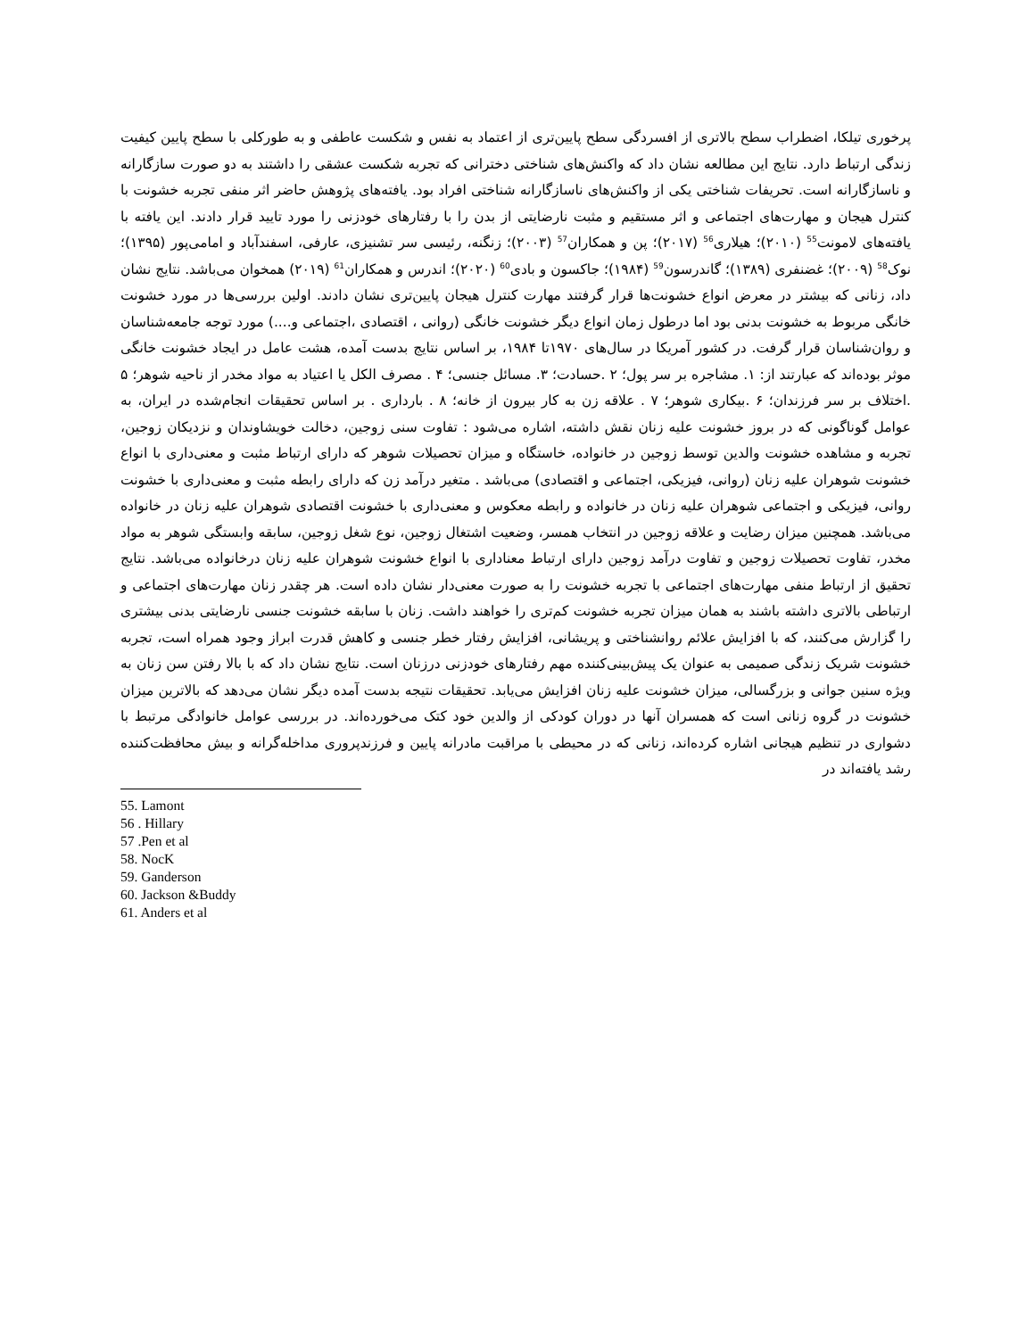پرخوری تیلکا، اضطراب سطح بالاتری از افسردگی سطح پایین‌تری از اعتماد به نفس و شکست عاطفی و به طورکلی با سطح پایین کیفیت زندگی ارتباط دارد. نتایج این مطالعه نشان داد که واکنش‌های شناختی دخترانی که تجربه شکست عشقی را داشتند به دو صورت سازگارانه و ناسازگارانه است. تحریفات شناختی یکی از واکنش‌های ناسازگارانه شناختی افراد بود. یافته‌های پژوهش حاضر اثر منفی تجربه خشونت با کنترل هیجان و مهارت‌های اجتماعی و اثر مستقیم و مثبت نارضایتی از بدن را با رفتارهای خودزنی را مورد تایید قرار دادند. این یافته با یافته‌های لامونت<sup>55</sup> (۲۰۱۰)؛ هیلاری<sup>56</sup> (۲۰۱۷)؛ پن و همکاران<sup>57</sup> (۲۰۰۳)؛ زنگنه، رئیسی سر تشنیزی، عارفی، اسفندآباد و امامی‌پور (۱۳۹۵)؛ نوک<sup>58</sup> (۲۰۰۹)؛ غضنفری (۱۳۸۹)؛ گاندرسون<sup>59</sup> (۱۹۸۴)؛ جاکسون و بادی<sup>60</sup> (۲۰۲۰)؛ اندرس و همکاران<sup>61</sup> (۲۰۱۹) همخوان می‌باشد. نتایج نشان داد، زنانی که بیشتر در معرض انواع خشونت‌ها قرار گرفتند مهارت کنترل هیجان پایین‌تری نشان دادند. اولین بررسی‌ها در مورد خشونت خانگی مربوط به خشونت بدنی بود اما درطول زمان انواع دیگر خشونت خانگی (روانی ، اقتصادی ،اجتماعی و....) مورد توجه جامعه‌شناسان و روان‌شناسان قرار گرفت. در کشور آمریکا در سال‌های ۱۹۷۰تا ۱۹۸۴، بر اساس نتایج بدست آمده، هشت عامل در ایجاد خشونت خانگی موثر بوده‌اند که عبارتند از: ۱. مشاجره بر سر پول؛ ۲ .حسادت؛ ۳. مسائل جنسی؛ ۴ . مصرف الکل یا اعتیاد به مواد مخدر از ناحیه شوهر؛ ۵ .اختلاف بر سر فرزندان؛ ۶ .بیکاری شوهر؛ ۷ . علاقه زن به کار بیرون از خانه؛ ۸ . بارداری . بر اساس تحقیقات انجام‌شده در ایران، به عوامل گوناگونی که در بروز خشونت علیه زنان نقش داشته، اشاره می‌شود : تفاوت سنی زوجین، دخالت خویشاوندان و نزدیکان زوجین، تجربه و مشاهده خشونت والدین توسط زوجین در خانواده، خاستگاه و میزان تحصیلات شوهر که دارای ارتباط مثبت و معنی‌داری با انواع خشونت شوهران علیه زنان (روانی، فیزیکی، اجتماعی و اقتصادی) می‌باشد . متغیر درآمد زن که دارای رابطه مثبت و معنی‌داری با خشونت روانی، فیزیکی و اجتماعی شوهران علیه زنان در خانواده و رابطه معکوس و معنی‌داری با خشونت اقتصادی شوهران علیه زنان در خانواده می‌باشد. همچنین میزان رضایت و علاقه زوجین در انتخاب همسر، وضعیت اشتغال زوجین، نوع شغل زوجین، سابقه وابستگی شوهر به مواد مخدر، تفاوت تحصیلات زوجین و تفاوت درآمد زوجین دارای ارتباط معناداری با انواع خشونت شوهران علیه زنان درخانواده می‌باشد. نتایج تحقیق از ارتباط منفی مهارت‌های اجتماعی با تجربه خشونت را به صورت معنی‌دار نشان داده است. هر چقدر زنان مهارت‌های اجتماعی و ارتباطی بالاتری داشته باشند به همان میزان تجربه خشونت کم‌تری را خواهند داشت. زنان با سابقه خشونت جنسی نارضایتی بدنی بیشتری را گزارش می‌کنند، که با افزایش علائم روانشناختی و پریشانی، افزایش رفتار خطر جنسی و کاهش قدرت ابراز وجود همراه است، تجربه خشونت شریک زندگی صمیمی به عنوان یک پیش‌بینی‌کننده مهم رفتارهای خودزنی درزنان است. نتایج نشان داد که با بالا رفتن سن زنان به ویژه سنین جوانی و بزرگسالی، میزان خشونت علیه زنان افزایش می‌یابد. تحقیقات نتیجه بدست آمده دیگر نشان می‌دهد که بالاترین میزان خشونت در گروه زنانی است که همسران آنها در دوران کودکی از والدین خود کتک می‌خورده‌اند. در بررسی عوامل خانوادگی مرتبط با دشواری در تنظیم هیجانی اشاره کرده‌اند، زنانی که در محیطی با مراقبت مادرانه پایین و فرزندپروری مداخله‌گرانه و بیش محافظت‌کننده رشد یافته‌اند در
55. Lamont
56 . Hillary
57 .Pen et al
58. NocK
59. Ganderson
60. Jackson &Buddy
61. Anders et al